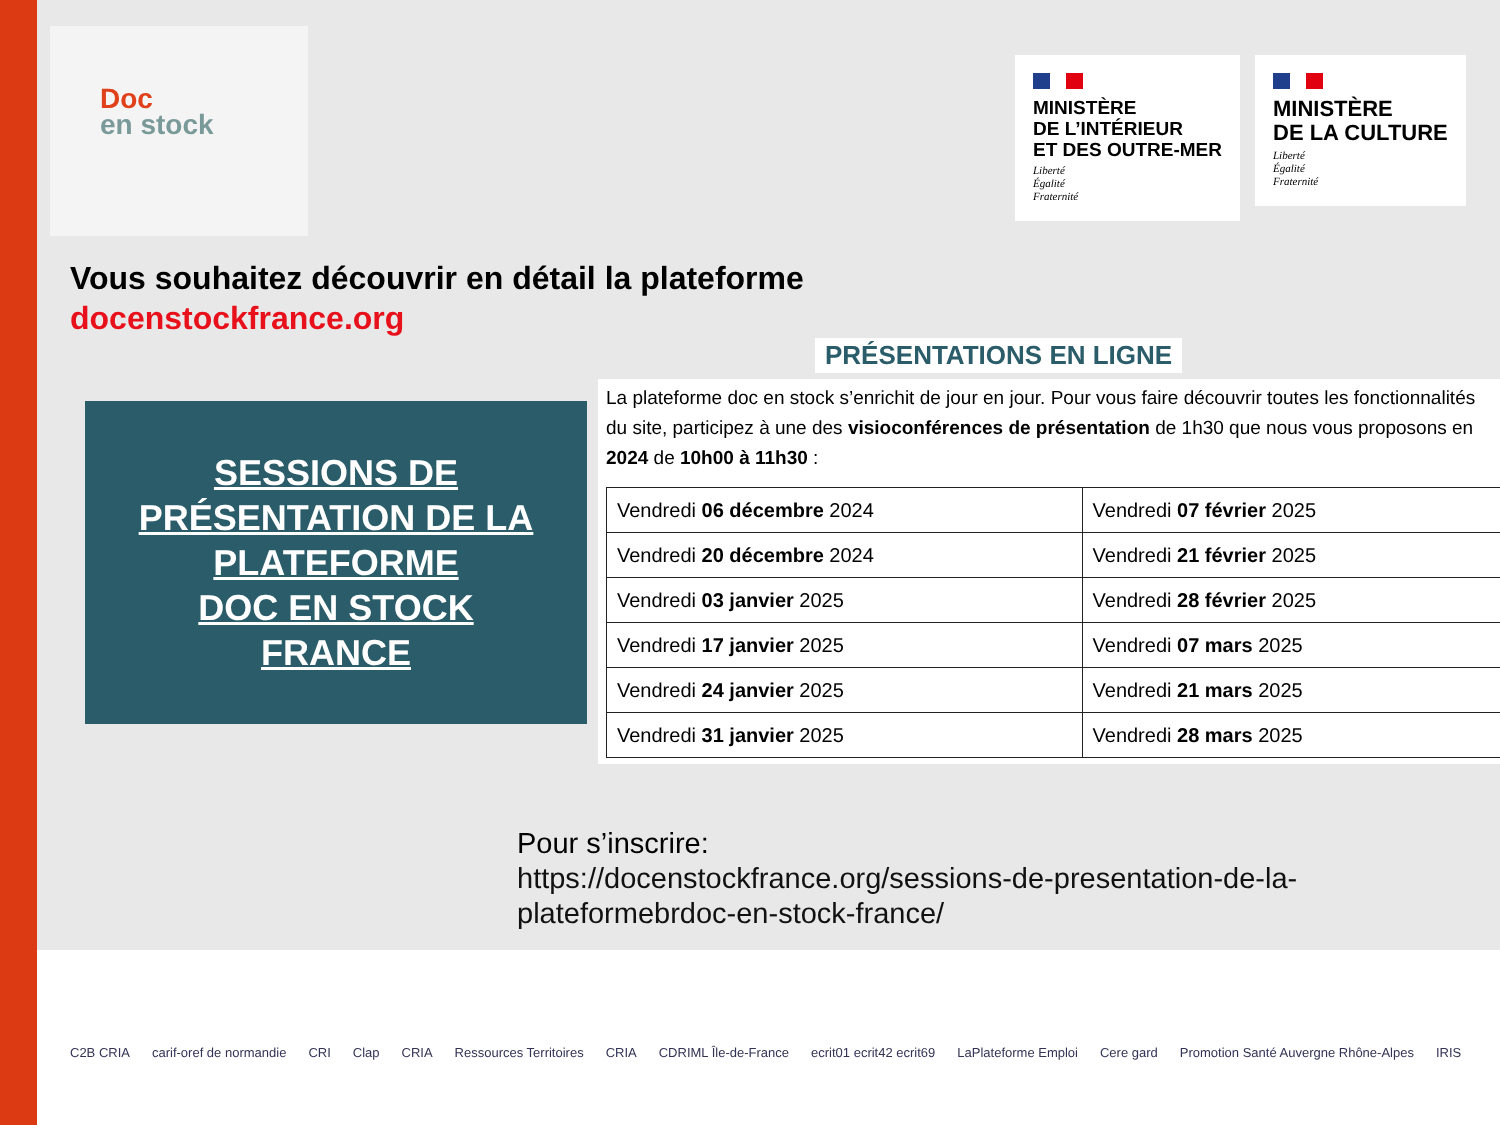Doc
en stock
MINISTÈRE
DE L’INTÉRIEUR
ET DES OUTRE-MER
Liberté
Égalité
Fraternité
MINISTÈRE
DE LA CULTURE
Liberté
Égalité
Fraternité
Vous souhaitez découvrir en détail la plateforme
docenstockfrance.org
SESSIONS DE
PRÉSENTATION DE LA
PLATEFORME
DOC EN STOCK
FRANCE
PRÉSENTATIONS EN LIGNE
La plateforme doc en stock s’enrichit de jour en jour. Pour vous faire découvrir toutes les fonctionnalités du site, participez à une des visioconférences de présentation de 1h30 que nous vous proposons en 2024 de 10h00 à 11h30 :
| Vendredi 06 décembre 2024 | Vendredi 07 février 2025 |
| Vendredi 20 décembre 2024 | Vendredi 21 février 2025 |
| Vendredi 03 janvier 2025 | Vendredi 28 février 2025 |
| Vendredi 17 janvier 2025 | Vendredi 07 mars 2025 |
| Vendredi 24 janvier 2025 | Vendredi 21 mars 2025 |
| Vendredi 31 janvier 2025 | Vendredi 28 mars 2025 |
Pour s’inscrire:
https://docenstockfrance.org/sessions-de-presentation-de-la-
plateformebrdoc-en-stock-france/
C2B CRIA carif-oref de normandie CRI Clap CRIA Ressources Territoires CRIA CDRIML Île-de-France ecrit01 ecrit42 ecrit69 LaPlateforme Emploi Cere gard Promotion Santé Auvergne Rhône-Alpes IRIS